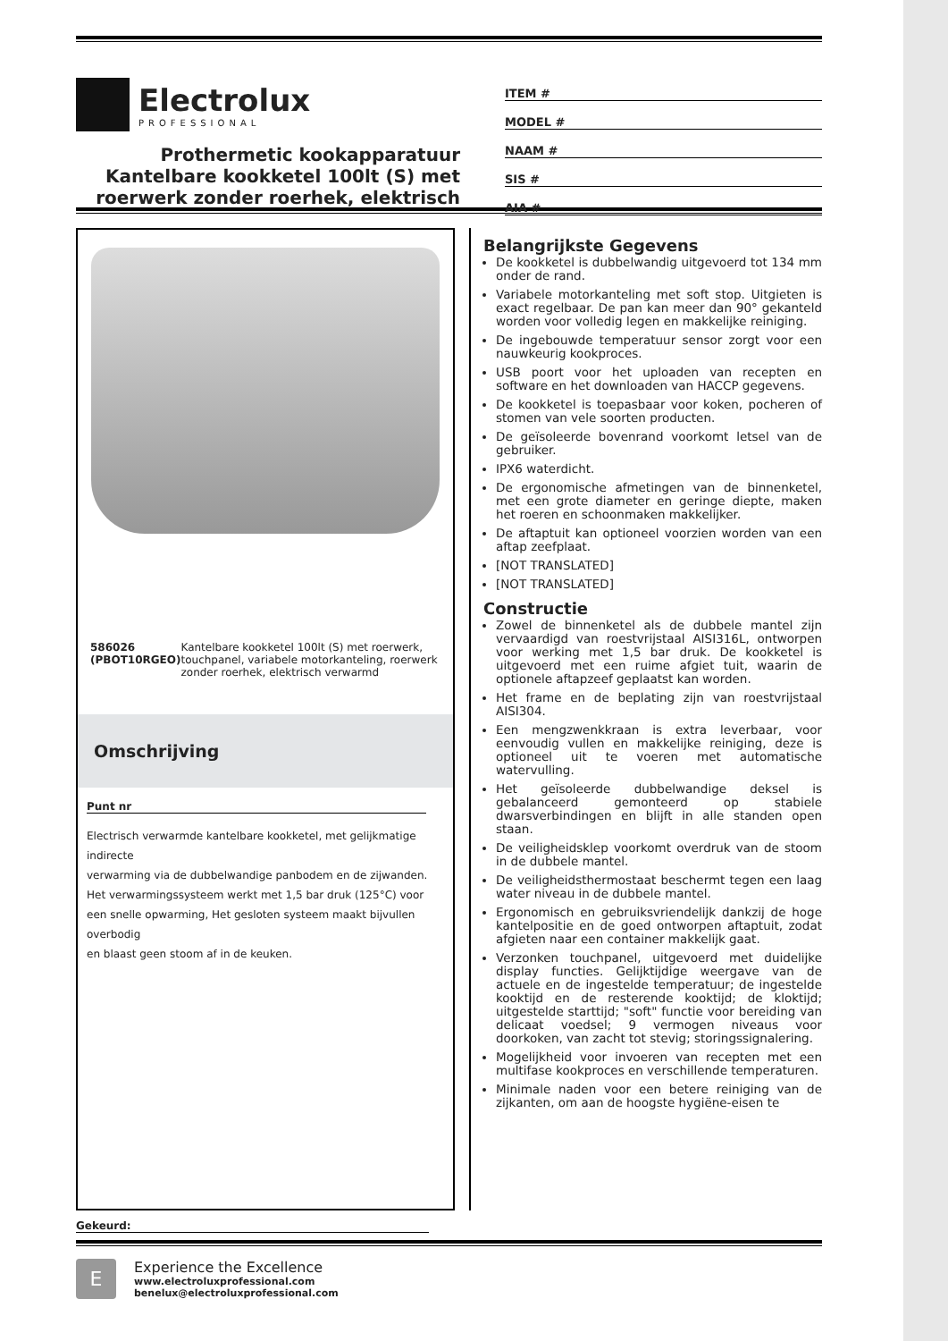Electrolux
PROFESSIONAL
Prothermetic kookapparatuur
Kantelbare kookketel 100lt (S) met
roerwerk zonder roerhek, elektrisch
ITEM #
MODEL #
NAAM #
SIS #
AIA #
586026 (PBOT10RGEO) Kantelbare kookketel 100lt (S) met roerwerk, touchpanel, variabele motorkanteling, roerwerk zonder roerhek, elektrisch verwarmd
Omschrijving
Punt nr
Electrisch verwarmde kantelbare kookketel, met gelijkmatige indirecte
verwarming via de dubbelwandige panbodem en de zijwanden. Het verwarmingssysteem werkt met 1,5 bar druk (125°C) voor een snelle opwarming, Het gesloten systeem maakt bijvullen overbodig
en blaast geen stoom af in de keuken.
Belangrijkste Gegevens
De kookketel is dubbelwandig uitgevoerd tot 134 mm onder de rand.
Variabele motorkanteling met soft stop. Uitgieten is exact regelbaar. De pan kan meer dan 90° gekanteld worden voor volledig legen en makkelijke reiniging.
De ingebouwde temperatuur sensor zorgt voor een nauwkeurig kookproces.
USB poort voor het uploaden van recepten en software en het downloaden van HACCP gegevens.
De kookketel is toepasbaar voor koken, pocheren of stomen van vele soorten producten.
De geïsoleerde bovenrand voorkomt letsel van de gebruiker.
IPX6 waterdicht.
De ergonomische afmetingen van de binnenketel, met een grote diameter en geringe diepte, maken het roeren en schoonmaken makkelijker.
De aftaptuit kan optioneel voorzien worden van een aftap zeefplaat.
[NOT TRANSLATED]
[NOT TRANSLATED]
Constructie
Zowel de binnenketel als de dubbele mantel zijn vervaardigd van roestvrijstaal AISI316L, ontworpen voor werking met 1,5 bar druk. De kookketel is uitgevoerd met een ruime afgiet tuit, waarin de optionele aftapzeef geplaatst kan worden.
Het frame en de beplating zijn van roestvrijstaal AISI304.
Een mengzwenkkraan is extra leverbaar, voor eenvoudig vullen en makkelijke reiniging, deze is optioneel uit te voeren met automatische watervulling.
Het geïsoleerde dubbelwandige deksel is gebalanceerd gemonteerd op stabiele dwarsverbindingen en blijft in alle standen open staan.
De veiligheidsklep voorkomt overdruk van de stoom in de dubbele mantel.
De veiligheidsthermostaat beschermt tegen een laag water niveau in de dubbele mantel.
Ergonomisch en gebruiksvriendelijk dankzij de hoge kantelpositie en de goed ontworpen aftaptuit, zodat afgieten naar een container makkelijk gaat.
Verzonken touchpanel, uitgevoerd met duidelijke display functies. Gelijktijdige weergave van de actuele en de ingestelde temperatuur; de ingestelde kooktijd en de resterende kooktijd; de kloktijd; uitgestelde starttijd; "soft" functie voor bereiding van delicaat voedsel; 9 vermogen niveaus voor doorkoken, van zacht tot stevig; storingssignalering.
Mogelijkheid voor invoeren van recepten met een multifase kookproces en verschillende temperaturen.
Minimale naden voor een betere reiniging van de zijkanten, om aan de hoogste hygiëne-eisen te
Gekeurd:
E
Experience the Excellence
www.electroluxprofessional.com
benelux@electroluxprofessional.com